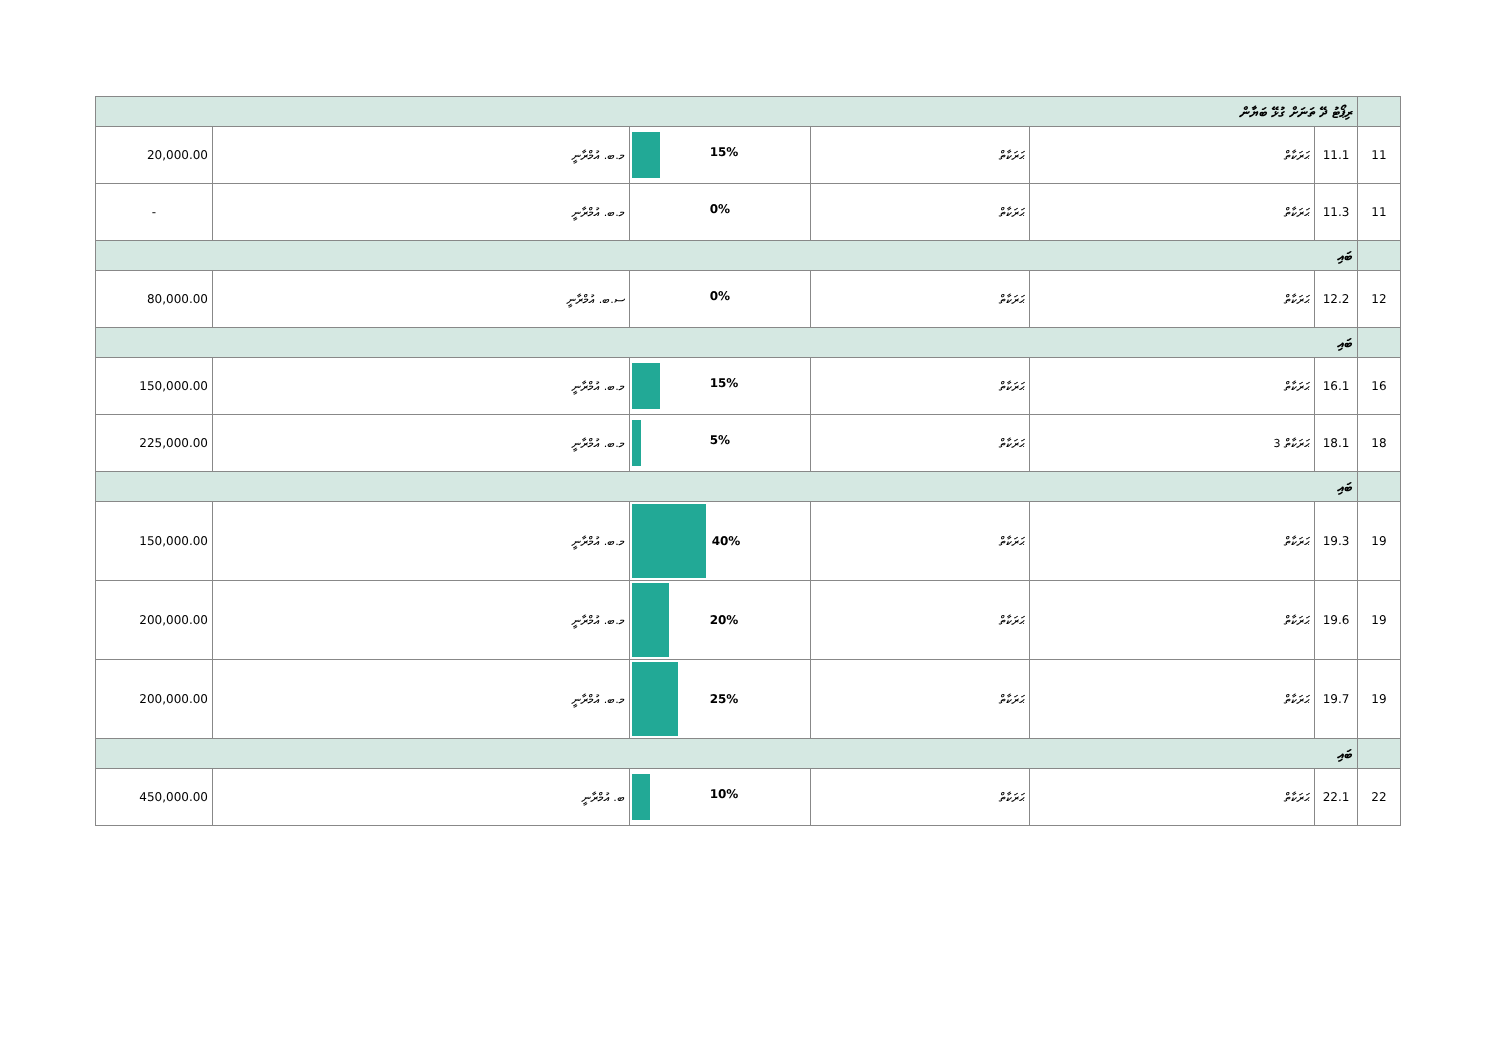| ރިޕޯޓު ދޭ ތަނަށް ގުޅޭ ބަޔާން | | | | | | |
| 20,000.00 | މ.ބ. އުމްރާނީ | 15% | ޙަރަކާތް | ޙަރަކާތް | 11.1 | 11 |
| - | މ.ބ. އުމްރާނީ | 0% | ޙަރަކާތް | ޙަރަކާތް | 11.3 | 11 |
| ބައި | | | | | | |
| 80,000.00 | ސ.ބ. އުމްރާނީ | 0% | ޙަރަކާތް | ޙަރަކާތް | 12.2 | 12 |
| ބައި | | | | | | |
| 150,000.00 | މ.ބ. އުމްރާނީ | 15% | ޙަރަކާތް | ޙަރަކާތް | 16.1 | 16 |
| 225,000.00 | މ.ބ. އުމްރާނީ | 5% | ޙަރަކާތް | ޙަރަކާތް 3 | 18.1 | 18 |
| ބައި | | | | | | |
| 150,000.00 | މ.ބ. އުމްރާނީ | 40% | ޙަރަކާތް | ޙަރަކާތް | 19.3 | 19 |
| 200,000.00 | މ.ބ. އުމްރާނީ | 20% | ޙަރަކާތް | ޙަރަކާތް | 19.6 | 19 |
| 200,000.00 | މ.ބ. އުމްރާނީ | 25% | ޙަރަކާތް | ޙަރަކާތް | 19.7 | 19 |
| ބައި | | | | | | |
| 450,000.00 | ބ. އުމްރާނީ | 10% | ޙަރަކާތް | ޙަރަކާތް | 22.1 | 22 |